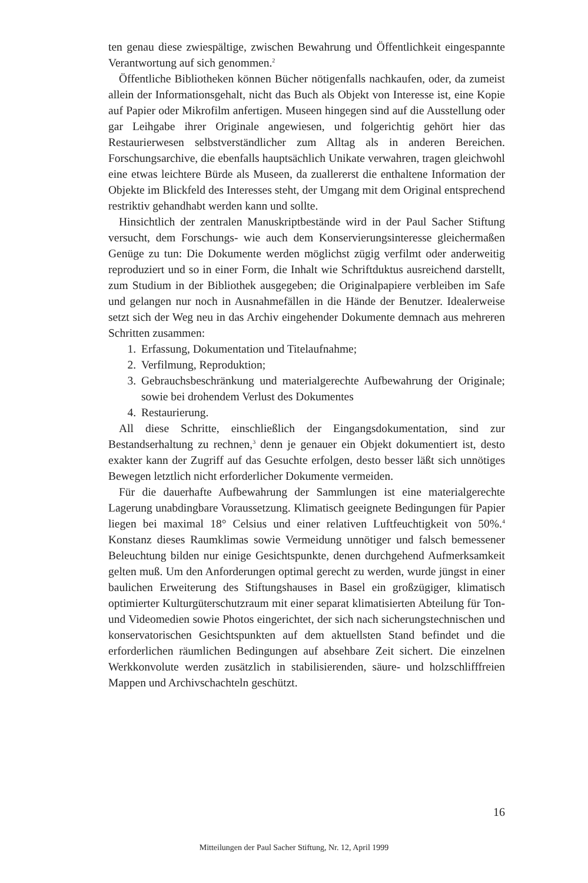ten genau diese zwiespältige, zwischen Bewahrung und Öffentlichkeit einge­spannte Verantwortung auf sich genommen.<sup>2</sup>
Öffentliche Bibliotheken können Bücher nötigenfalls nachkaufen, oder, da zumeist allein der Informationsgehalt, nicht das Buch als Objekt von Inter­esse ist, eine Kopie auf Papier oder Mikrofilm anfertigen. Museen hingegen sind auf die Ausstellung oder gar Leihgabe ihrer Originale angewiesen, und folgerichtig gehört hier das Restaurierwesen selbstverständlicher zum Alltag als in anderen Bereichen. Forschungsarchive, die ebenfalls hauptsächlich Uni­kate verwahren, tragen gleichwohl eine etwas leichtere Bürde als Museen, da zuallererst die enthaltene Information der Objekte im Blickfeld des Interes­ses steht, der Umgang mit dem Original entsprechend restriktiv gehandhabt werden kann und sollte.
Hinsichtlich der zentralen Manuskriptbestände wird in der Paul Sacher Stiftung versucht, dem Forschungs- wie auch dem Konservierungsinteresse gleichermaßen Genüge zu tun: Die Dokumente werden möglichst zügig ver­filmt oder anderweitig reproduziert und so in einer Form, die Inhalt wie Schriftduktus ausreichend darstellt, zum Studium in der Bibliothek ausge­geben; die Originalpapiere verbleiben im Safe und gelangen nur noch in Aus­nahmefällen in die Hände der Benutzer. Idealerweise setzt sich der Weg neu in das Archiv eingehender Dokumente demnach aus mehreren Schritten zu­sammen:
1. Erfassung, Dokumentation und Titelaufnahme;
2. Verfilmung, Reproduktion;
3. Gebrauchsbeschränkung und materialgerechte Aufbewahrung der Ori­ginale; sowie bei drohendem Verlust des Dokumentes
4. Restaurierung.
All diese Schritte, einschließlich der Eingangsdokumentation, sind zur Bestandserhaltung zu rechnen,<sup>3</sup> denn je genauer ein Objekt dokumentiert ist, desto exakter kann der Zugriff auf das Gesuchte erfolgen, desto besser läßt sich unnötiges Bewegen letztlich nicht erforderlicher Dokumente vermeiden.
Für die dauerhafte Aufbewahrung der Sammlungen ist eine materialgerech­te Lagerung unabdingbare Voraussetzung. Klimatisch geeignete Bedingun­gen für Papier liegen bei maximal 18° Celsius und einer relativen Luftfeuch­tigkeit von 50%.<sup>4</sup> Konstanz dieses Raumklimas sowie Vermeidung unnötiger und falsch bemessener Beleuchtung bilden nur einige Gesichtspunkte, denen durchgehend Aufmerksamkeit gelten muß. Um den Anforderungen optimal gerecht zu werden, wurde jüngst in einer baulichen Erweiterung des Stif­tungshauses in Basel ein großzügiger, klimatisch optimierter Kulturgüter­schutzraum mit einer separat klimatisierten Abteilung für Ton- und Video­medien sowie Photos eingerichtet, der sich nach sicherungstechnischen und konservatorischen Gesichtspunkten auf dem aktuellsten Stand befindet und die erforderlichen räumlichen Bedingungen auf absehbare Zeit sichert. Die einzelnen Werkkonvolute werden zusätzlich in stabilisierenden, säure- und holzschlifffreien Mappen und Archivschachteln geschützt.
16
Mitteilungen der Paul Sacher Stiftung, Nr. 12, April 1999